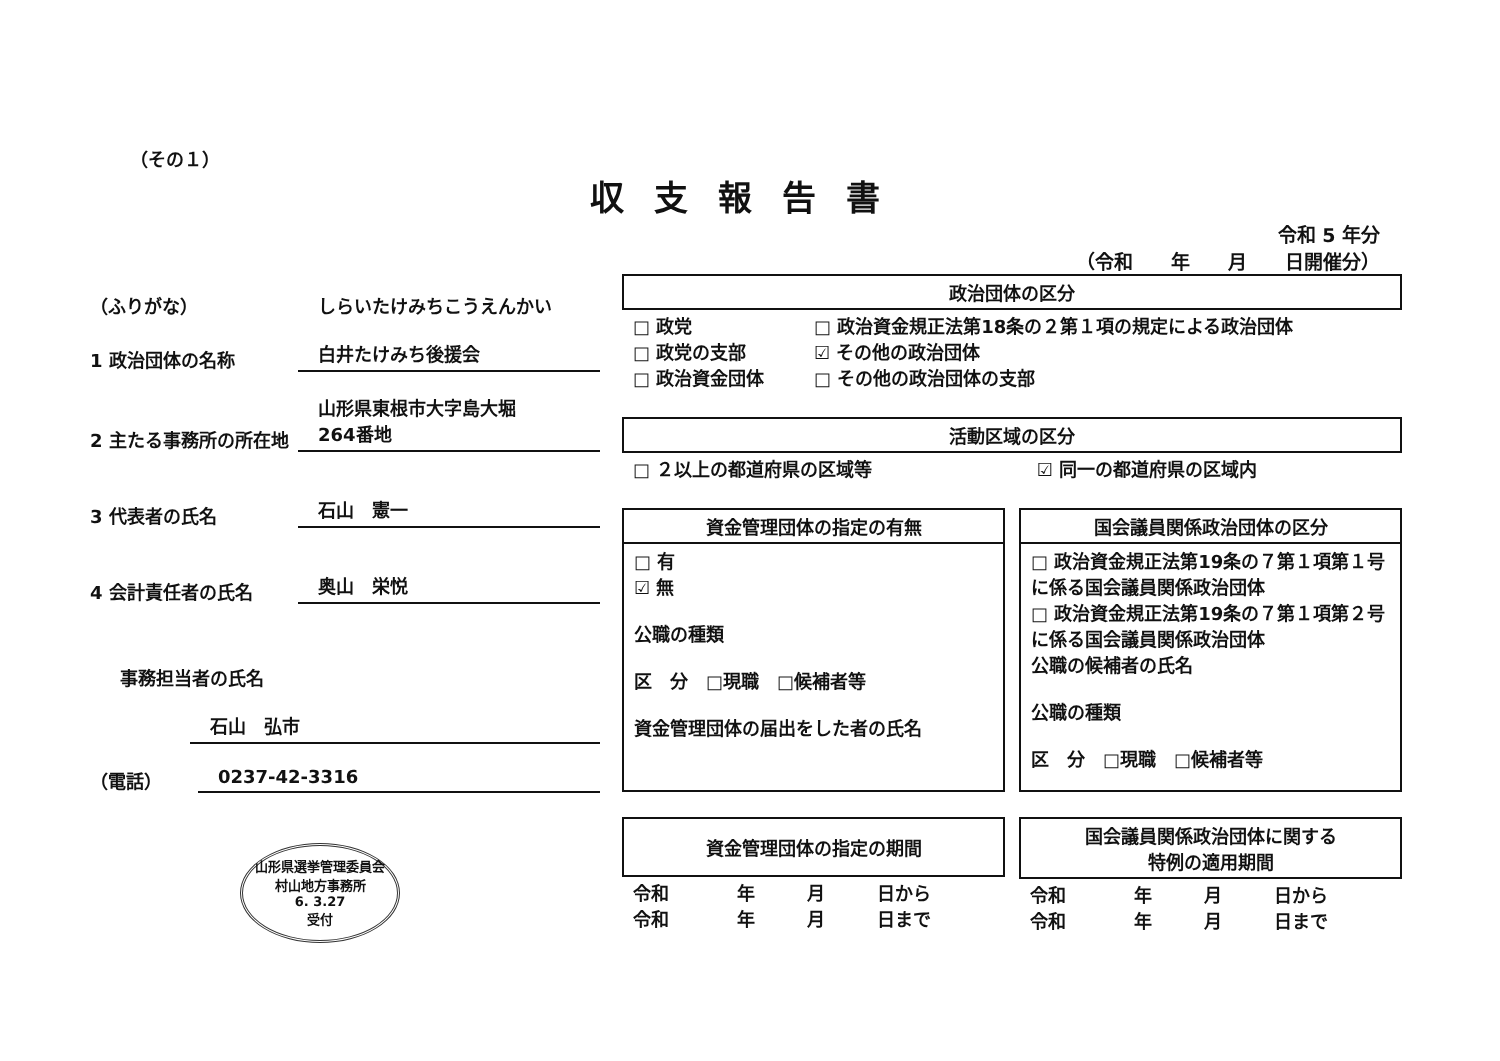（その１）
収支報告書
令和 5 年分
（令和　　年　　月　　日開催分）
（ふりがな）
しらいたけみちこうえんかい
1 政治団体の名称
白井たけみち後援会
2 主たる事務所の所在地
山形県東根市大字島大堀
264番地
3 代表者の氏名
石山　憲一
4 会計責任者の氏名
奥山　栄悦
事務担当者の氏名
石山　弘市
（電話）
0237-42-3316
山形県選挙管理委員会
村山地方事務所
6. 3.27
受付
| 政治団体の区分 | |
| --- | --- |
| □ 政党 □ 政党の支部 □ 政治資金団体 | □ 政治資金規正法第18条の２第１項の規定による政治団体 ☑ その他の政治団体 □ その他の政治団体の支部 |
| 活動区域の区分 | |
| --- | --- |
| □ ２以上の都道府県の区域等 | ☑ 同一の都道府県の区域内 |
| 資金管理団体の指定の有無 |
| --- |
| □ 有 ☑ 無 公職の種類 区 分 □現職 □候補者等 資金管理団体の届出をした者の氏名 |
| 国会議員関係政治団体の区分 |
| --- |
| □ 政治資金規正法第19条の７第１項第１号に係る国会議員関係政治団体 □ 政治資金規正法第19条の７第１項第２号に係る国会議員関係政治団体 公職の候補者の氏名 公職の種類 区 分 □現職 □候補者等 |
| 資金管理団体の指定の期間 | | | |
| --- | --- | --- | --- |
| 令和 令和 | 年 年 | 月 月 | 日から 日まで |
| 国会議員関係政治団体に関する 特例の適用期間 | | | |
| --- | --- | --- | --- |
| 令和 令和 | 年 年 | 月 月 | 日から 日まで |